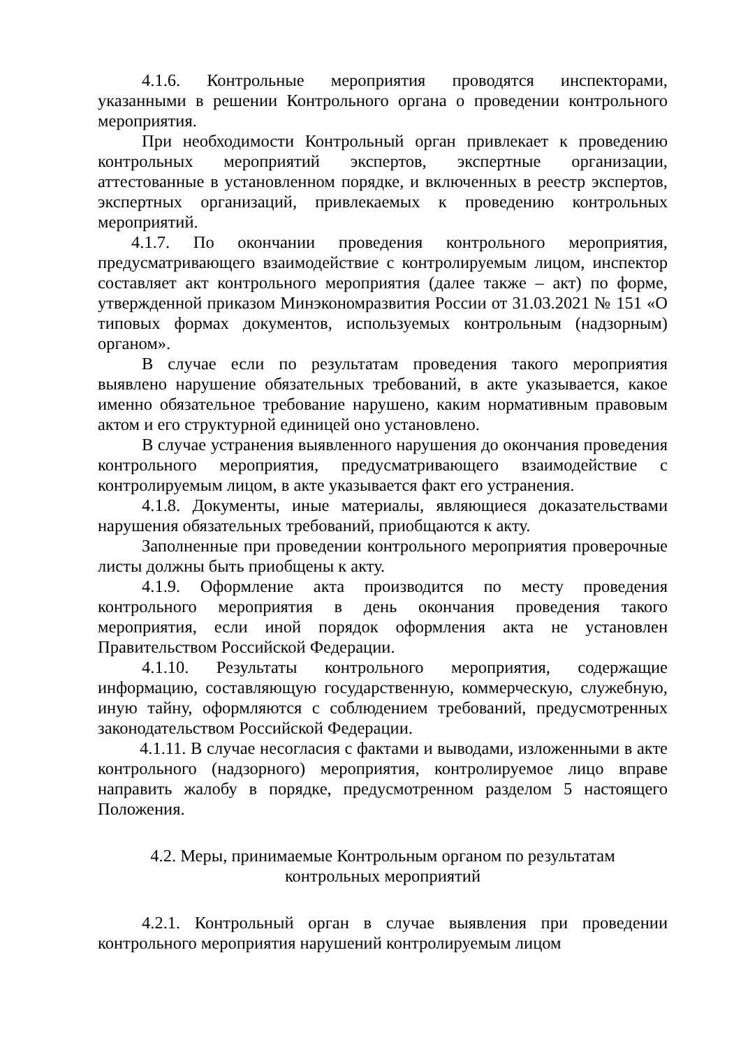4.1.6. Контрольные мероприятия проводятся инспекторами, указанными в решении Контрольного органа о проведении контрольного мероприятия.
При необходимости Контрольный орган привлекает к проведению контрольных мероприятий экспертов, экспертные организации, аттестованные в установленном порядке, и включенных в реестр экспертов, экспертных организаций, привлекаемых к проведению контрольных мероприятий.
4.1.7. По окончании проведения контрольного мероприятия, предусматривающего взаимодействие с контролируемым лицом, инспектор составляет акт контрольного мероприятия (далее также – акт) по форме, утвержденной приказом Минэкономразвития России от 31.03.2021 № 151 «О типовых формах документов, используемых контрольным (надзорным) органом».
В случае если по результатам проведения такого мероприятия выявлено нарушение обязательных требований, в акте указывается, какое именно обязательное требование нарушено, каким нормативным правовым актом и его структурной единицей оно установлено.
В случае устранения выявленного нарушения до окончания проведения контрольного мероприятия, предусматривающего взаимодействие с контролируемым лицом, в акте указывается факт его устранения.
4.1.8. Документы, иные материалы, являющиеся доказательствами нарушения обязательных требований, приобщаются к акту.
Заполненные при проведении контрольного мероприятия проверочные листы должны быть приобщены к акту.
4.1.9. Оформление акта производится по месту проведения контрольного мероприятия в день окончания проведения такого мероприятия, если иной порядок оформления акта не установлен Правительством Российской Федерации.
4.1.10. Результаты контрольного мероприятия, содержащие информацию, составляющую государственную, коммерческую, служебную, иную тайну, оформляются с соблюдением требований, предусмотренных законодательством Российской Федерации.
4.1.11. В случае несогласия с фактами и выводами, изложенными в акте контрольного (надзорного) мероприятия, контролируемое лицо вправе направить жалобу в порядке, предусмотренном разделом 5 настоящего Положения.
4.2. Меры, принимаемые Контрольным органом по результатам
контрольных мероприятий
4.2.1. Контрольный орган в случае выявления при проведении контрольного мероприятия нарушений контролируемым лицом